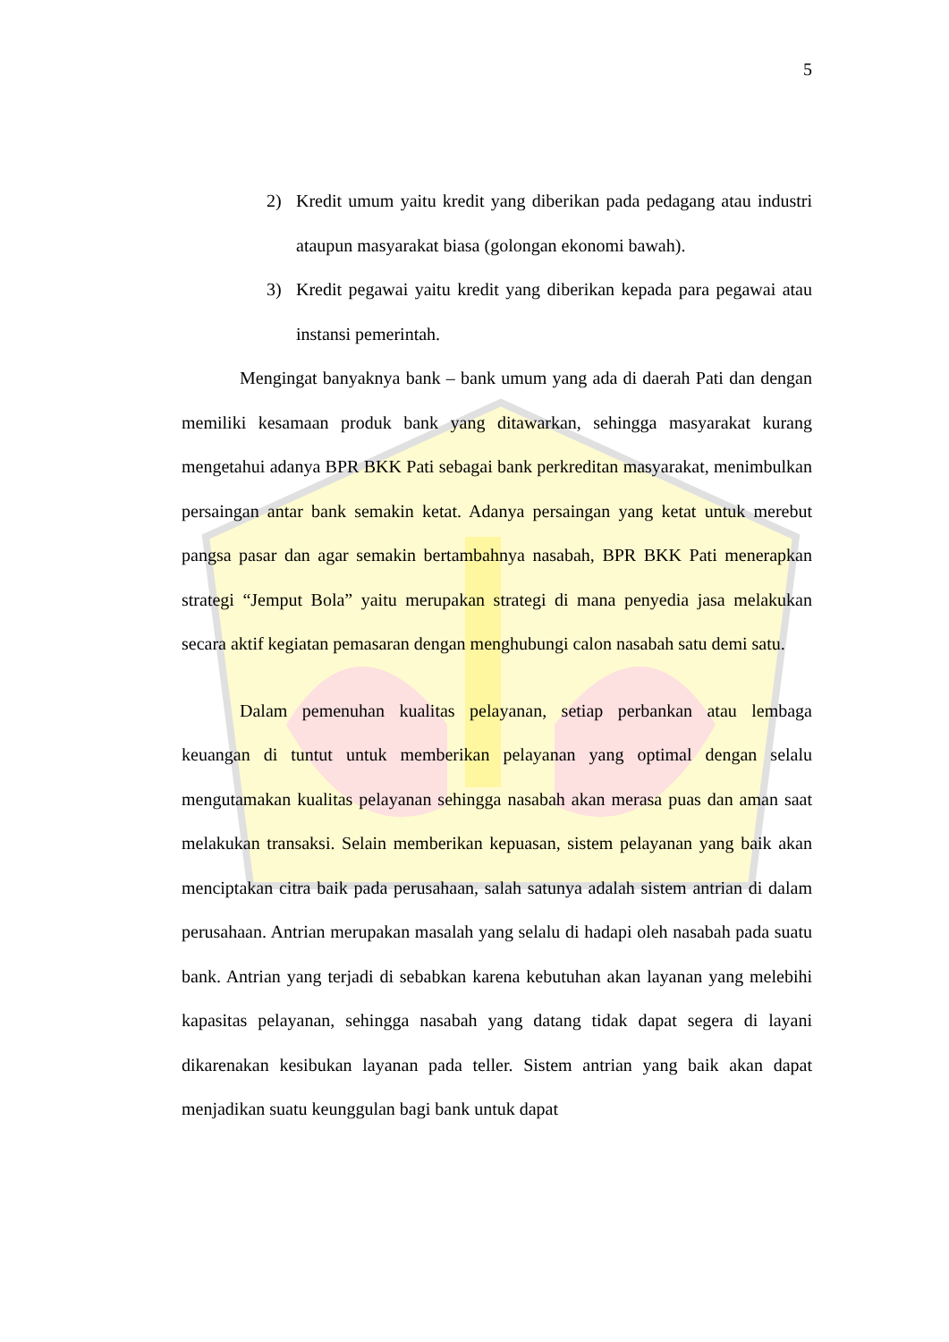5
2) Kredit umum yaitu kredit yang diberikan pada pedagang atau industri ataupun masyarakat biasa (golongan ekonomi bawah).
3) Kredit pegawai yaitu kredit yang diberikan kepada para pegawai atau instansi pemerintah.
Mengingat banyaknya bank – bank umum yang ada di daerah Pati dan dengan memiliki kesamaan produk bank yang ditawarkan, sehingga masyarakat kurang mengetahui adanya BPR BKK Pati sebagai bank perkreditan masyarakat, menimbulkan persaingan antar bank semakin ketat. Adanya persaingan yang ketat untuk merebut pangsa pasar dan agar semakin bertambahnya nasabah, BPR BKK Pati menerapkan strategi “Jemput Bola” yaitu merupakan strategi di mana penyedia jasa melakukan secara aktif kegiatan pemasaran dengan menghubungi calon nasabah satu demi satu.
Dalam pemenuhan kualitas pelayanan, setiap perbankan atau lembaga keuangan di tuntut untuk memberikan pelayanan yang optimal dengan selalu mengutamakan kualitas pelayanan sehingga nasabah akan merasa puas dan aman saat melakukan transaksi. Selain memberikan kepuasan, sistem pelayanan yang baik akan menciptakan citra baik pada perusahaan, salah satunya adalah sistem antrian di dalam perusahaan. Antrian merupakan masalah yang selalu di hadapi oleh nasabah pada suatu bank. Antrian yang terjadi di sebabkan karena kebutuhan akan layanan yang melebihi kapasitas pelayanan, sehingga nasabah yang datang tidak dapat segera di layani dikarenakan kesibukan layanan pada teller. Sistem antrian yang baik akan dapat menjadikan suatu keunggulan bagi bank untuk dapat